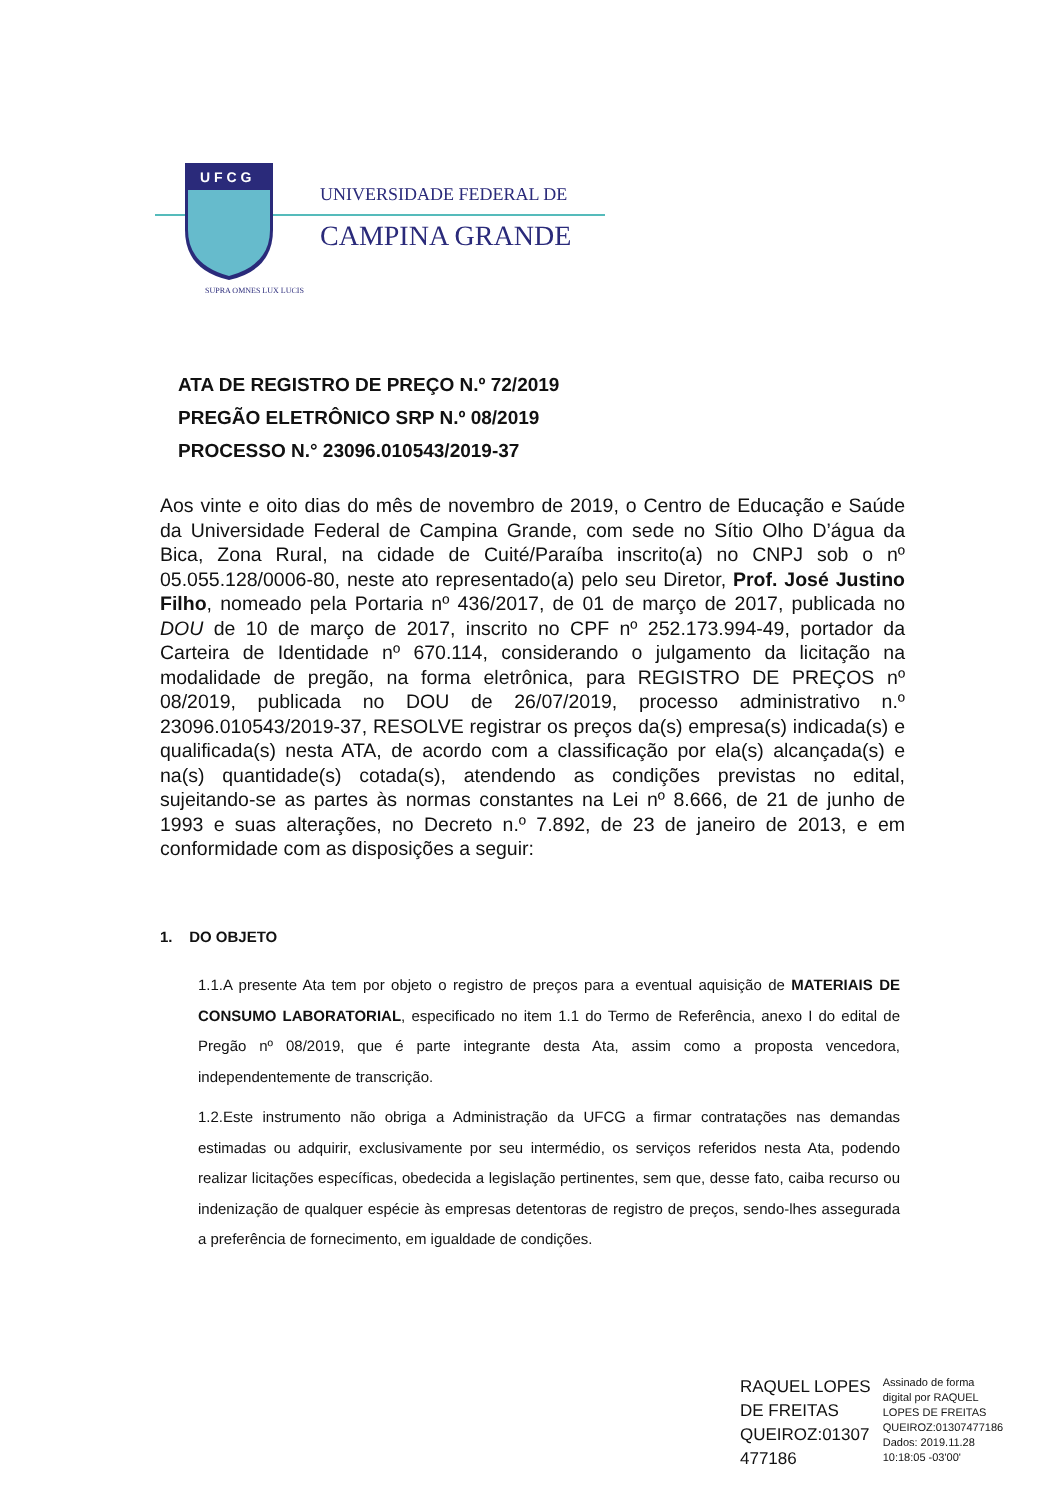U F C G
UNIVERSIDADE FEDERAL DE
CAMPINA GRANDE
SUPRA OMNES LUX LUCIS
ATA DE REGISTRO DE PREÇO N.º 72/2019
PREGÃO ELETRÔNICO SRP N.º 08/2019
PROCESSO N.° 23096.010543/2019-37
Aos vinte e oito dias do mês de novembro de 2019, o Centro de Educação e Saúde da Universidade Federal de Campina Grande, com sede no Sítio Olho D’água da Bica, Zona Rural, na cidade de Cuité/Paraíba inscrito(a) no CNPJ sob o nº 05.055.128/0006-80, neste ato representado(a) pelo seu Diretor, Prof. José Justino Filho, nomeado pela Portaria nº 436/2017, de 01 de março de 2017, publicada no DOU de 10 de março de 2017, inscrito no CPF nº 252.173.994-49, portador da Carteira de Identidade nº 670.114, considerando o julgamento da licitação na modalidade de pregão, na forma eletrônica, para REGISTRO DE PREÇOS nº 08/2019, publicada no DOU de 26/07/2019, processo administrativo n.º 23096.010543/2019-37, RESOLVE registrar os preços da(s) empresa(s) indicada(s) e qualificada(s) nesta ATA, de acordo com a classificação por ela(s) alcançada(s) e na(s) quantidade(s) cotada(s), atendendo as condições previstas no edital, sujeitando-se as partes às normas constantes na Lei nº 8.666, de 21 de junho de 1993 e suas alterações, no Decreto n.º 7.892, de 23 de janeiro de 2013, e em conformidade com as disposições a seguir:
1. DO OBJETO
1.1.A presente Ata tem por objeto o registro de preços para a eventual aquisição de MATERIAIS DE CONSUMO LABORATORIAL, especificado no item 1.1 do Termo de Referência, anexo I do edital de Pregão nº 08/2019, que é parte integrante desta Ata, assim como a proposta vencedora, independentemente de transcrição.
1.2.Este instrumento não obriga a Administração da UFCG a firmar contratações nas demandas estimadas ou adquirir, exclusivamente por seu intermédio, os serviços referidos nesta Ata, podendo realizar licitações específicas, obedecida a legislação pertinentes, sem que, desse fato, caiba recurso ou indenização de qualquer espécie às empresas detentoras de registro de preços, sendo-lhes assegurada a preferência de fornecimento, em igualdade de condições.
RAQUEL LOPES
DE FREITAS
QUEIROZ:01307
477186
Assinado de forma
digital por RAQUEL
LOPES DE FREITAS
QUEIROZ:01307477186
Dados: 2019.11.28
10:18:05 -03'00'